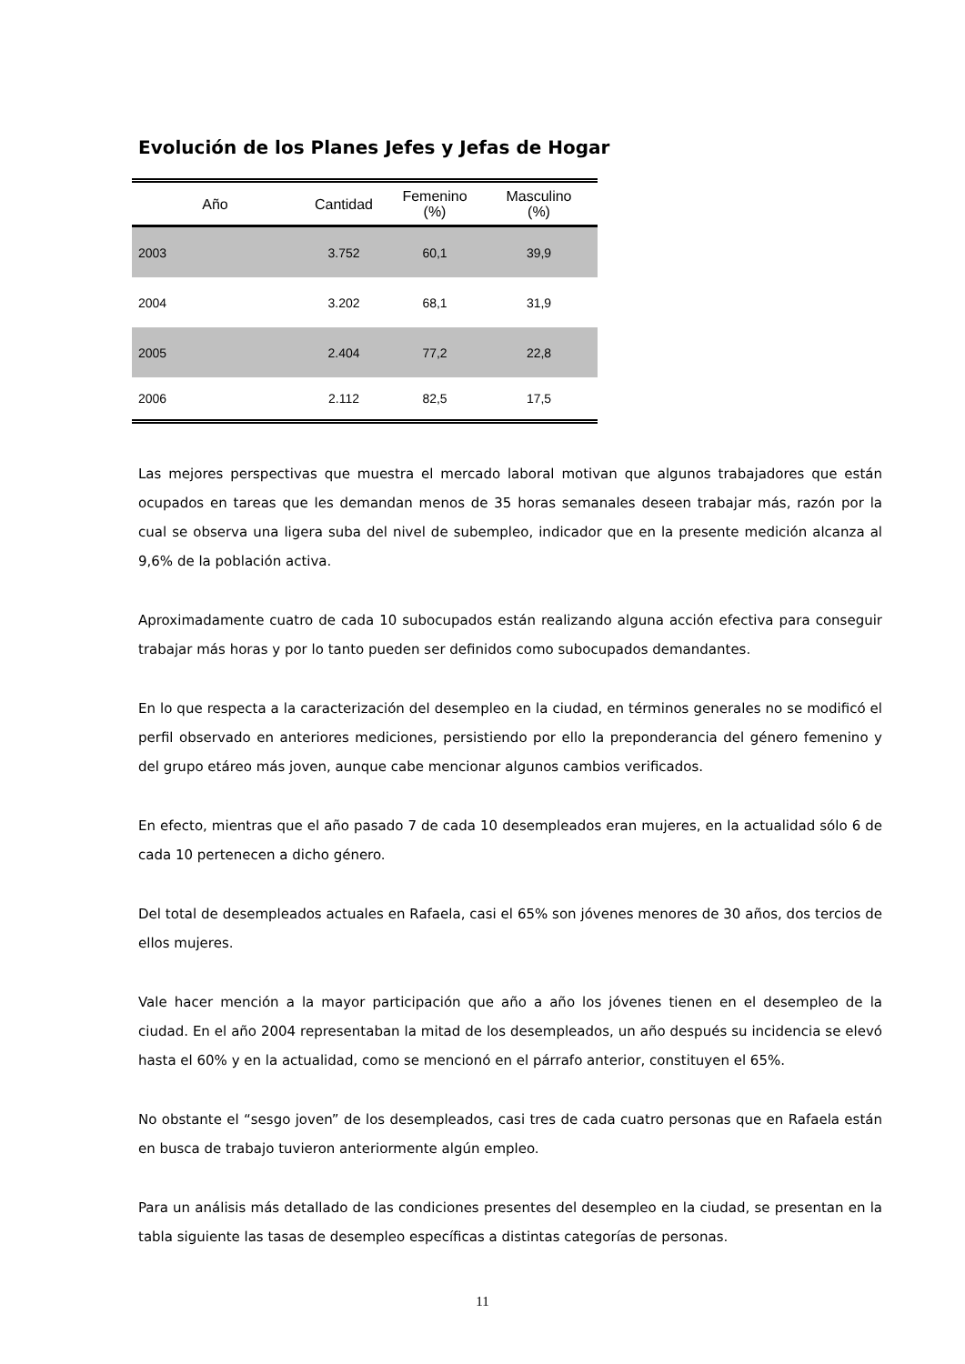Evolución de los Planes Jefes y Jefas de Hogar
| Año | Cantidad | Femenino (%) | Masculino (%) |
| --- | --- | --- | --- |
| 2003 | 3.752 | 60,1 | 39,9 |
| 2004 | 3.202 | 68,1 | 31,9 |
| 2005 | 2.404 | 77,2 | 22,8 |
| 2006 | 2.112 | 82,5 | 17,5 |
Las mejores perspectivas que muestra el mercado laboral motivan que algunos trabajadores que están ocupados en tareas que les demandan menos de 35 horas semanales deseen trabajar más, razón por la cual se observa una ligera suba del nivel de subempleo, indicador que en la presente medición alcanza al 9,6% de la población activa.
Aproximadamente cuatro de cada 10 subocupados están realizando alguna acción efectiva para conseguir trabajar más horas y por lo tanto pueden ser definidos como subocupados demandantes.
En lo que respecta a la caracterización del desempleo en la ciudad, en términos generales no se modificó el perfil observado en anteriores mediciones, persistiendo por ello la preponderancia del género femenino y del grupo etáreo más joven, aunque cabe mencionar algunos cambios verificados.
En efecto, mientras que el año pasado 7 de cada 10 desempleados eran mujeres, en la actualidad sólo 6 de cada 10 pertenecen a dicho género.
Del total de desempleados actuales en Rafaela, casi el 65% son jóvenes menores de 30 años, dos tercios de ellos mujeres.
Vale hacer mención a la mayor participación que año a año los jóvenes tienen en el desempleo de la ciudad. En el año 2004 representaban la mitad de los desempleados, un año después su incidencia se elevó hasta el 60% y en la actualidad, como se mencionó en el párrafo anterior, constituyen el 65%.
No obstante el “sesgo joven” de los desempleados, casi tres de cada cuatro personas que en Rafaela están en busca de trabajo tuvieron anteriormente algún empleo.
Para un análisis más detallado de las condiciones presentes del desempleo en la ciudad, se presentan en la tabla siguiente las tasas de desempleo específicas a distintas categorías de personas.
11